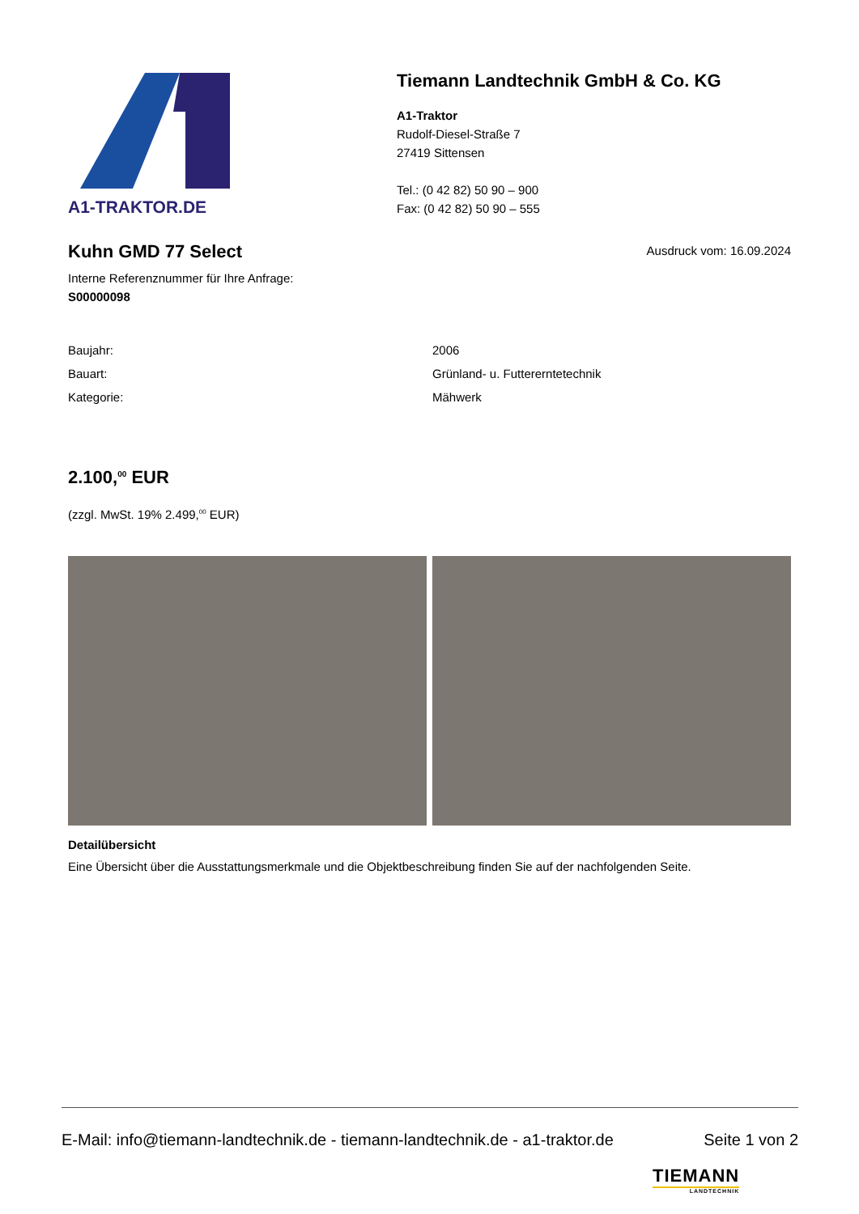A1-TRAKTOR.DE
Tiemann Landtechnik GmbH & Co. KG
A1-Traktor
Rudolf-Diesel-Straße 7
27419 Sittensen
Tel.: (0 42 82) 50 90 – 900
Fax: (0 42 82) 50 90 – 555
Kuhn GMD 77 Select
Ausdruck vom: 16.09.2024
Interne Referenznummer für Ihre Anfrage:
S00000098
| Baujahr: | 2006 |
| Bauart: | Grünland- u. Futtererntetechnik |
| Kategorie: | Mähwerk |
2.100,<sup>00</sup> EUR
(zzgl. MwSt. 19% 2.499,<sup>00</sup> EUR)
Detailübersicht
Eine Übersicht über die Ausstattungsmerkmale und die Objektbeschreibung finden Sie auf der nachfolgenden Seite.
E-Mail: info@tiemann-landtechnik.de - tiemann-landtechnik.de - a1-traktor.de Seite 1 von 2
TIEMANN
LANDTECHNIK